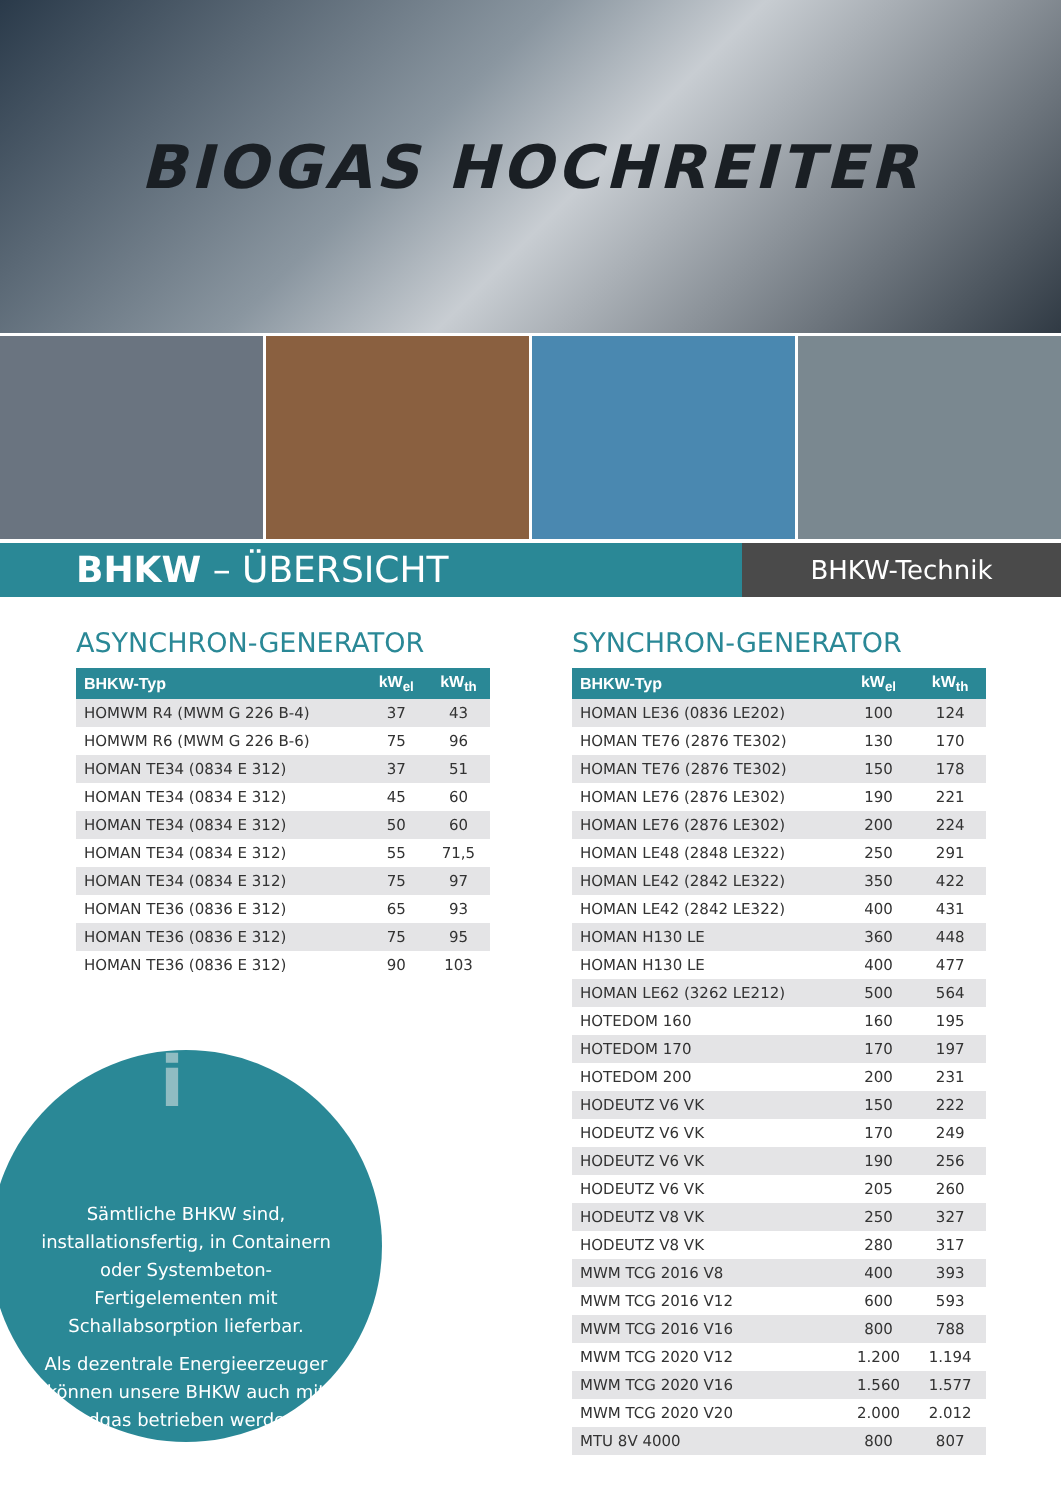BIOGAS HOCHREITER
BHKW – ÜBERSICHT
BHKW-Technik
ASYNCHRON-GENERATOR
| BHKW-Typ | kW<sub>el</sub> | kW<sub>th</sub> |
| --- | --- | --- |
| HOMWM R4 (MWM G 226 B-4) | 37 | 43 |
| HOMWM R6 (MWM G 226 B-6) | 75 | 96 |
| HOMAN TE34 (0834 E 312) | 37 | 51 |
| HOMAN TE34 (0834 E 312) | 45 | 60 |
| HOMAN TE34 (0834 E 312) | 50 | 60 |
| HOMAN TE34 (0834 E 312) | 55 | 71,5 |
| HOMAN TE34 (0834 E 312) | 75 | 97 |
| HOMAN TE36 (0836 E 312) | 65 | 93 |
| HOMAN TE36 (0836 E 312) | 75 | 95 |
| HOMAN TE36 (0836 E 312) | 90 | 103 |
SYNCHRON-GENERATOR
| BHKW-Typ | kW<sub>el</sub> | kW<sub>th</sub> |
| --- | --- | --- |
| HOMAN LE36 (0836 LE202) | 100 | 124 |
| HOMAN TE76 (2876 TE302) | 130 | 170 |
| HOMAN TE76 (2876 TE302) | 150 | 178 |
| HOMAN LE76 (2876 LE302) | 190 | 221 |
| HOMAN LE76 (2876 LE302) | 200 | 224 |
| HOMAN LE48 (2848 LE322) | 250 | 291 |
| HOMAN LE42 (2842 LE322) | 350 | 422 |
| HOMAN LE42 (2842 LE322) | 400 | 431 |
| HOMAN H130 LE | 360 | 448 |
| HOMAN H130 LE | 400 | 477 |
| HOMAN LE62 (3262 LE212) | 500 | 564 |
| HOTEDOM 160 | 160 | 195 |
| HOTEDOM 170 | 170 | 197 |
| HOTEDOM 200 | 200 | 231 |
| HODEUTZ V6 VK | 150 | 222 |
| HODEUTZ V6 VK | 170 | 249 |
| HODEUTZ V6 VK | 190 | 256 |
| HODEUTZ V6 VK | 205 | 260 |
| HODEUTZ V8 VK | 250 | 327 |
| HODEUTZ V8 VK | 280 | 317 |
| MWM TCG 2016 V8 | 400 | 393 |
| MWM TCG 2016 V12 | 600 | 593 |
| MWM TCG 2016 V16 | 800 | 788 |
| MWM TCG 2020 V12 | 1.200 | 1.194 |
| MWM TCG 2020 V16 | 1.560 | 1.577 |
| MWM TCG 2020 V20 | 2.000 | 2.012 |
| MTU 8V 4000 | 800 | 807 |
i
Sämtliche BHKW sind, installationsfertig, in Containern oder Systembeton-Fertigelementen mit Schallabsorption lieferbar.
Als dezentrale Energieerzeuger können unsere BHKW auch mit Erdgas betrieben werden.